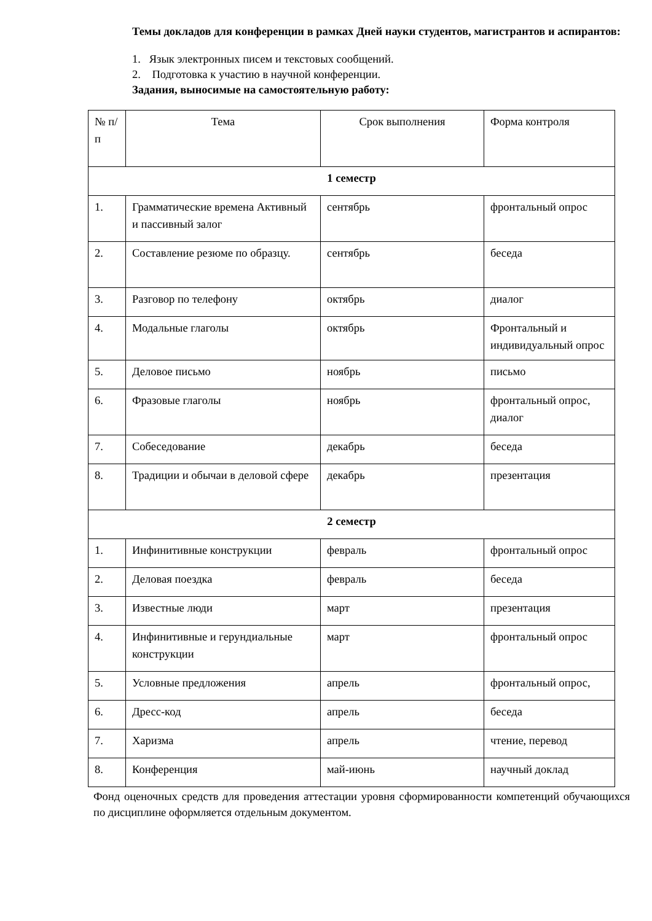Темы докладов для конференции в рамках Дней науки студентов, магистрантов и аспирантов:
1. Язык электронных писем и текстовых сообщений.
2. Подготовка к участию в научной конференции.
Задания, выносимые на самостоятельную работу:
| № п/п | Тема | Срок выполнения | Форма контроля |
| 1 семестр | | | |
| 1. | Грамматические времена Активный и пассивный залог | сентябрь | фронтальный опрос |
| 2. | Составление резюме по образцу. | сентябрь | беседа |
| 3. | Разговор по телефону | октябрь | диалог |
| 4. | Модальные глаголы | октябрь | Фронтальный и индивидуальный опрос |
| 5. | Деловое письмо | ноябрь | письмо |
| 6. | Фразовые глаголы | ноябрь | фронтальный опрос, диалог |
| 7. | Собеседование | декабрь | беседа |
| 8. | Традиции и обычаи в деловой сфере | декабрь | презентация |
| 2 семестр | | | |
| 1. | Инфинитивные конструкции | февраль | фронтальный опрос |
| 2. | Деловая поездка | февраль | беседа |
| 3. | Известные люди | март | презентация |
| 4. | Инфинитивные и герундиальные конструкции | март | фронтальный опрос |
| 5. | Условные предложения | апрель | фронтальный опрос, |
| 6. | Дресс-код | апрель | беседа |
| 7. | Харизма | апрель | чтение, перевод |
| 8. | Конференция | май-июнь | научный доклад |
Фонд оценочных средств для проведения аттестации уровня сформированности компетенций обучающихся по дисциплине оформляется отдельным документом.